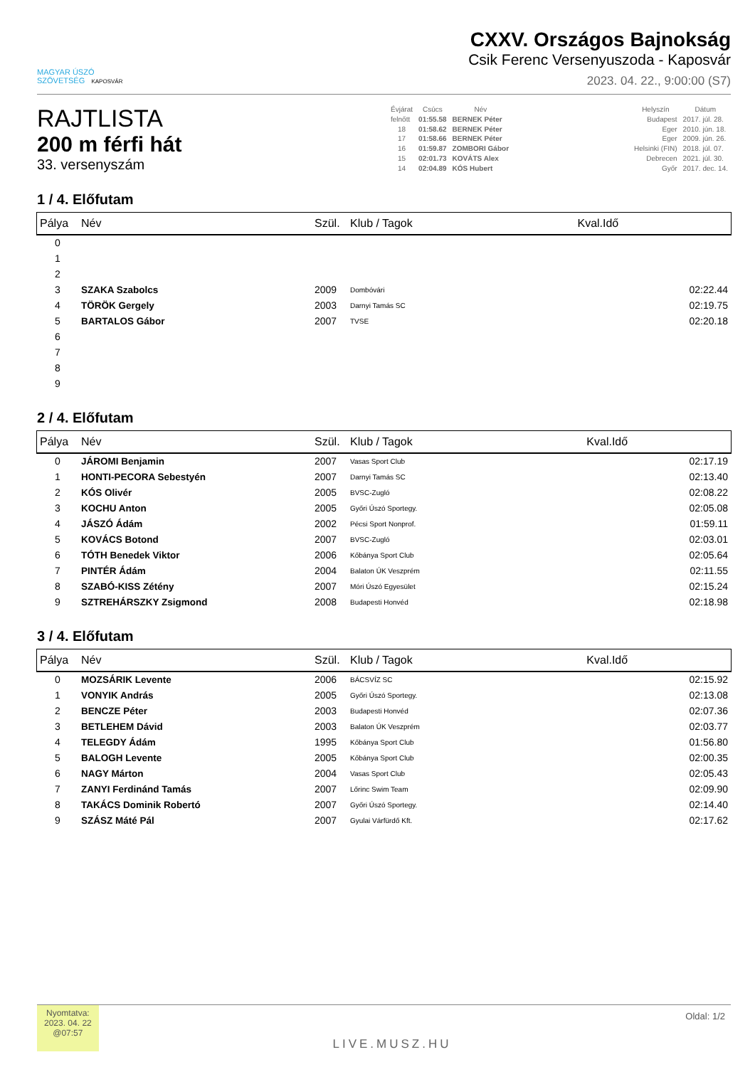MAGYAR ÚSZÓ
SZÖVETSÉG KAPOSVÁR
CXXV. Országos Bajnokság
Csik Ferenc Versenyuszoda - Kaposvár
2023. 04. 22., 9:00:00 (S7)
RAJTLISTA
200 m férfi hát
33. versenyszám
| Évjárat | Csúcs | Név | | Helyszín | Dátum |
| --- | --- | --- | --- | --- | --- |
| felnőtt | 01:55.58 | BERNEK Péter | | Budapest | 2017. júl. 28. |
| 18 | 01:58.62 | BERNEK Péter | | Eger | 2010. jún. 18. |
| 17 | 01:58.66 | BERNEK Péter | | Eger | 2009. jún. 26. |
| 16 | 01:59.87 | ZOMBORI Gábor | | Helsinki (FIN) | 2018. júl. 07. |
| 15 | 02:01.73 | KOVÁTS Alex | | Debrecen | 2021. júl. 30. |
| 14 | 02:04.89 | KÓS Hubert | | Győr | 2017. dec. 14. |
1 / 4. Előfutam
| Pálya | Név | Szül. | Klub / Tagok | Kval.Idő |
| --- | --- | --- | --- | --- |
| 0 | | | | |
| 1 | | | | |
| 2 | | | | |
| 3 | SZAKA Szabolcs | 2009 | Dombóvári | 02:22.44 |
| 4 | TÖRÖK Gergely | 2003 | Darnyi Tamás SC | 02:19.75 |
| 5 | BARTALOS Gábor | 2007 | TVSE | 02:20.18 |
| 6 | | | | |
| 7 | | | | |
| 8 | | | | |
| 9 | | | | |
2 / 4. Előfutam
| Pálya | Név | Szül. | Klub / Tagok | Kval.Idő |
| --- | --- | --- | --- | --- |
| 0 | JÁROMI Benjamin | 2007 | Vasas Sport Club | 02:17.19 |
| 1 | HONTI-PECORA Sebestyén | 2007 | Darnyi Tamás SC | 02:13.40 |
| 2 | KÓS Olivér | 2005 | BVSC-Zugló | 02:08.22 |
| 3 | KOCHU Anton | 2005 | Győri Úszó Sportegy. | 02:05.08 |
| 4 | JÁSZÓ Ádám | 2002 | Pécsi Sport Nonprof. | 01:59.11 |
| 5 | KOVÁCS Botond | 2007 | BVSC-Zugló | 02:03.01 |
| 6 | TÓTH Benedek Viktor | 2006 | Kőbánya Sport Club | 02:05.64 |
| 7 | PINTÉR Ádám | 2004 | Balaton ÚK Veszprém | 02:11.55 |
| 8 | SZABÓ-KISS Zétény | 2007 | Móri Úszó Egyesület | 02:15.24 |
| 9 | SZTREHÁRSZKY Zsigmond | 2008 | Budapesti Honvéd | 02:18.98 |
3 / 4. Előfutam
| Pálya | Név | Szül. | Klub / Tagok | Kval.Idő |
| --- | --- | --- | --- | --- |
| 0 | MOZSÁRIK Levente | 2006 | BÁCSVÍZ SC | 02:15.92 |
| 1 | VONYIK András | 2005 | Győri Úszó Sportegy. | 02:13.08 |
| 2 | BENCZE Péter | 2003 | Budapesti Honvéd | 02:07.36 |
| 3 | BETLEHEM Dávid | 2003 | Balaton ÚK Veszprém | 02:03.77 |
| 4 | TELEGDY Ádám | 1995 | Kőbánya Sport Club | 01:56.80 |
| 5 | BALOGH Levente | 2005 | Kőbánya Sport Club | 02:00.35 |
| 6 | NAGY Márton | 2004 | Vasas Sport Club | 02:05.43 |
| 7 | ZANYI Ferdinánd Tamás | 2007 | Lőrinc Swim Team | 02:09.90 |
| 8 | TAKÁCS Dominik Robertó | 2007 | Győri Úszó Sportegy. | 02:14.40 |
| 9 | SZÁSZ Máté Pál | 2007 | Gyulai Várfürdő Kft. | 02:17.62 |
Nyomtatva:
2023. 04. 22
@07:57
LIVE.MUSZ.HU
Oldal: 1/2